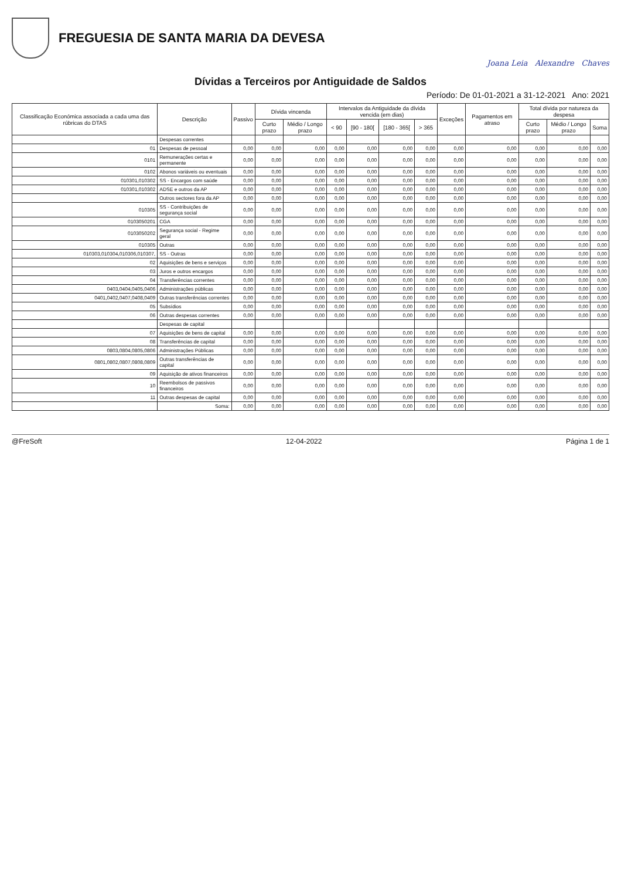FREGUESIA DE SANTA MARIA DA DEVESA
Joana Leia Alexandre Chaves
Dívidas a Terceiros por Antiguidade de Saldos
Período: De 01-01-2021 a 31-12-2021 Ano: 2021
| Classificação Económica associada a cada uma das rúbricas do DTAS | Descrição | Passivo | Dívida vincenda | | Intervalos da Antiguidade da dívida vencida (em dias) | | | | Exceções | Pagamentos em atraso | Total dívida por natureza da despesa | | |
| --- | --- | --- | --- | --- | --- | --- | --- | --- | --- | --- | --- | --- | --- |
| | | | Curto prazo | Médio / Longo prazo | < 90 | [90 - 180[ | [180 - 365[ | > 365 | | | Curto prazo | Médio / Longo prazo | Soma |
| | Despesas correntes | | | | | | | | | | | | |
| 01 | Despesas de pessoal | 0,00 | 0,00 | 0,00 | 0,00 | 0,00 | 0,00 | 0,00 | 0,00 | 0,00 | 0,00 | 0,00 | 0,00 |
| 0101 | Remunerações certas e permanente | 0,00 | 0,00 | 0,00 | 0,00 | 0,00 | 0,00 | 0,00 | 0,00 | 0,00 | 0,00 | 0,00 | 0,00 |
| 0102 | Abonos variáveis ou eventuais | 0,00 | 0,00 | 0,00 | 0,00 | 0,00 | 0,00 | 0,00 | 0,00 | 0,00 | 0,00 | 0,00 | 0,00 |
| 010301,010302 | SS - Encargos com saúde | 0,00 | 0,00 | 0,00 | 0,00 | 0,00 | 0,00 | 0,00 | 0,00 | 0,00 | 0,00 | 0,00 | 0,00 |
| 010301,010302 | ADSE e outros da AP | 0,00 | 0,00 | 0,00 | 0,00 | 0,00 | 0,00 | 0,00 | 0,00 | 0,00 | 0,00 | 0,00 | 0,00 |
| | Outros sectores fora da AP | 0,00 | 0,00 | 0,00 | 0,00 | 0,00 | 0,00 | 0,00 | 0,00 | 0,00 | 0,00 | 0,00 | 0,00 |
| 010305 | SS - Contribuições de segurança social | 0,00 | 0,00 | 0,00 | 0,00 | 0,00 | 0,00 | 0,00 | 0,00 | 0,00 | 0,00 | 0,00 | 0,00 |
| 0103050201 | CGA | 0,00 | 0,00 | 0,00 | 0,00 | 0,00 | 0,00 | 0,00 | 0,00 | 0,00 | 0,00 | 0,00 | 0,00 |
| 0103050202 | Segurança social - Regime geral | 0,00 | 0,00 | 0,00 | 0,00 | 0,00 | 0,00 | 0,00 | 0,00 | 0,00 | 0,00 | 0,00 | 0,00 |
| 010305 | Outras | 0,00 | 0,00 | 0,00 | 0,00 | 0,00 | 0,00 | 0,00 | 0,00 | 0,00 | 0,00 | 0,00 | 0,00 |
| 010303,010304,010306,010307, | SS - Outras | 0,00 | 0,00 | 0,00 | 0,00 | 0,00 | 0,00 | 0,00 | 0,00 | 0,00 | 0,00 | 0,00 | 0,00 |
| 02 | Aquisições de bens e serviços | 0,00 | 0,00 | 0,00 | 0,00 | 0,00 | 0,00 | 0,00 | 0,00 | 0,00 | 0,00 | 0,00 | 0,00 |
| 03 | Juros e outros encargos | 0,00 | 0,00 | 0,00 | 0,00 | 0,00 | 0,00 | 0,00 | 0,00 | 0,00 | 0,00 | 0,00 | 0,00 |
| 04 | Transferências correntes | 0,00 | 0,00 | 0,00 | 0,00 | 0,00 | 0,00 | 0,00 | 0,00 | 0,00 | 0,00 | 0,00 | 0,00 |
| 0403,0404,0405,0406 | Administrações públicas | 0,00 | 0,00 | 0,00 | 0,00 | 0,00 | 0,00 | 0,00 | 0,00 | 0,00 | 0,00 | 0,00 | 0,00 |
| 0401,0402,0407,0408,0409 | Outras transferências correntes | 0,00 | 0,00 | 0,00 | 0,00 | 0,00 | 0,00 | 0,00 | 0,00 | 0,00 | 0,00 | 0,00 | 0,00 |
| 05 | Subsídios | 0,00 | 0,00 | 0,00 | 0,00 | 0,00 | 0,00 | 0,00 | 0,00 | 0,00 | 0,00 | 0,00 | 0,00 |
| 06 | Outras despesas correntes | 0,00 | 0,00 | 0,00 | 0,00 | 0,00 | 0,00 | 0,00 | 0,00 | 0,00 | 0,00 | 0,00 | 0,00 |
| | Despesas de capital | | | | | | | | | | | | |
| 07 | Aquisições de bens de capital | 0,00 | 0,00 | 0,00 | 0,00 | 0,00 | 0,00 | 0,00 | 0,00 | 0,00 | 0,00 | 0,00 | 0,00 |
| 08 | Transferências de capital | 0,00 | 0,00 | 0,00 | 0,00 | 0,00 | 0,00 | 0,00 | 0,00 | 0,00 | 0,00 | 0,00 | 0,00 |
| 0803,0804,0805,0806 | Administrações Públicas | 0,00 | 0,00 | 0,00 | 0,00 | 0,00 | 0,00 | 0,00 | 0,00 | 0,00 | 0,00 | 0,00 | 0,00 |
| 0801,0802,0807,0808,0809 | Outras transferências de capital | 0,00 | 0,00 | 0,00 | 0,00 | 0,00 | 0,00 | 0,00 | 0,00 | 0,00 | 0,00 | 0,00 | 0,00 |
| 09 | Aquisição de ativos financeiros | 0,00 | 0,00 | 0,00 | 0,00 | 0,00 | 0,00 | 0,00 | 0,00 | 0,00 | 0,00 | 0,00 | 0,00 |
| 10 | Reembolsos de passivos financeiros | 0,00 | 0,00 | 0,00 | 0,00 | 0,00 | 0,00 | 0,00 | 0,00 | 0,00 | 0,00 | 0,00 | 0,00 |
| 11 | Outras despesas de capital | 0,00 | 0,00 | 0,00 | 0,00 | 0,00 | 0,00 | 0,00 | 0,00 | 0,00 | 0,00 | 0,00 | 0,00 |
| | Soma: | 0,00 | 0,00 | 0,00 | 0,00 | 0,00 | 0,00 | 0,00 | 0,00 | 0,00 | 0,00 | 0,00 | 0,00 |
@FreSoft 12-04-2022 Página 1 de 1